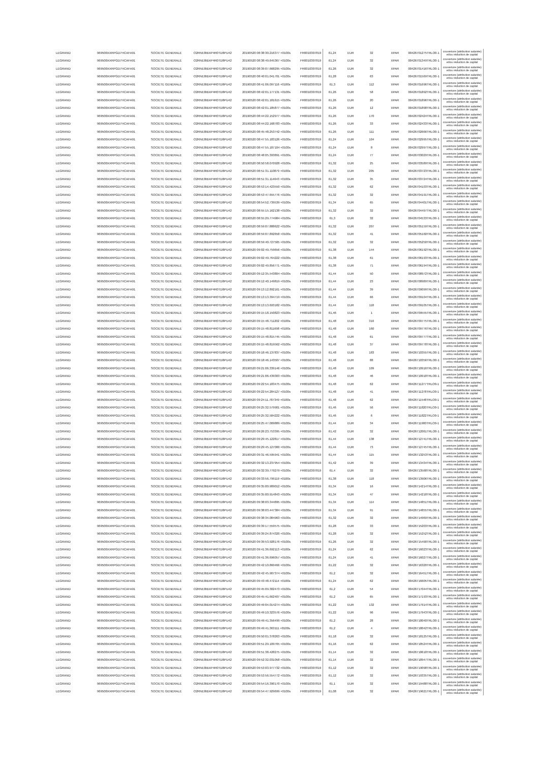| LEGRAND | 969500XXRPGD7HCAFA91 | SOCIETE GENERALE | O2RNE8IBXP4R0TD8PU42 | 20190520 08:38:30.216377 +0100s | FR0010307819 | 61,24 | EUR | 32 | XPAR | 00426701275TRLO0-1 | couverture (attribution salariée) et/ou réduction de capital |
| LEGRAND | 969500XXRPGD7HCAFA91 | SOCIETE GENERALE | O2RNE8IBXP4R0TD8PU42 | 20190520 08:38:49.645367 +0100s | FR0010307819 | 61,24 | EUR | 32 | XPAR | 00426701349TRLO0-1 | couverture (attribution salariée) et/ou réduction de capital |
| LEGRAND | 969500XXRPGD7HCAFA91 | SOCIETE GENERALE | O2RNE8IBXP4R0TD8PU42 | 20190520 08:39:07.668295 +0100s | FR0010307819 | 61,26 | EUR | 32 | XPAR | 00426701416TRLO0-1 | couverture (attribution salariée) et/ou réduction de capital |
| LEGRAND | 969500XXRPGD7HCAFA91 | SOCIETE GENERALE | O2RNE8IBXP4R0TD8PU42 | 20190520 08:40:01.041701 +0100s | FR0010307819 | 61,28 | EUR | 63 | XPAR | 00426701569TRLO0-1 | couverture (attribution salariée) et/ou réduction de capital |
| LEGRAND | 969500XXRPGD7HCAFA91 | SOCIETE GENERALE | O2RNE8IBXP4R0TD8PU42 | 20190520 08:41:06.097116 +0100s | FR0010307819 | 61,3 | EUR | 112 | XPAR | 00426701696TRLO0-1 | couverture (attribution salariée) et/ou réduction de capital |
| LEGRAND | 969500XXRPGD7HCAFA91 | SOCIETE GENERALE | O2RNE8IBXP4R0TD8PU42 | 20190520 08:42:01.177131 +0100s | FR0010307819 | 61,26 | EUR | 58 | XPAR | 00426701892TRLO0-1 | couverture (attribution salariée) et/ou réduction de capital |
| LEGRAND | 969500XXRPGD7HCAFA91 | SOCIETE GENERALE | O2RNE8IBXP4R0TD8PU42 | 20190520 08:42:01.181615 +0100s | FR0010307819 | 61,26 | EUR | 20 | XPAR | 00426701896TRLO0-1 | couverture (attribution salariée) et/ou réduction de capital |
| LEGRAND | 969500XXRPGD7HCAFA91 | SOCIETE GENERALE | O2RNE8IBXP4R0TD8PU42 | 20190520 08:42:01.185877 +0100s | FR0010307819 | 61,26 | EUR | 12 | XPAR | 00426701898TRLO0-1 | couverture (attribution salariée) et/ou réduction de capital |
| LEGRAND | 969500XXRPGD7HCAFA91 | SOCIETE GENERALE | O2RNE8IBXP4R0TD8PU42 | 20190520 08:44:22.152977 +0100s | FR0010307819 | 61,26 | EUR | 170 | XPAR | 00426702424TRLO0-1 | couverture (attribution salariée) et/ou réduction de capital |
| LEGRAND | 969500XXRPGD7HCAFA91 | SOCIETE GENERALE | O2RNE8IBXP4R0TD8PU42 | 20190520 08:44:22.168783 +0100s | FR0010307819 | 61,26 | EUR | 33 | XPAR | 00426702433TRLO0-1 | couverture (attribution salariée) et/ou réduction de capital |
| LEGRAND | 969500XXRPGD7HCAFA91 | SOCIETE GENERALE | O2RNE8IBXP4R0TD8PU42 | 20190520 08:45:48.253742 +0100s | FR0010307819 | 61,26 | EUR | 111 | XPAR | 00426702666TRLO0-1 | couverture (attribution salariée) et/ou réduction de capital |
| LEGRAND | 969500XXRPGD7HCAFA91 | SOCIETE GENERALE | O2RNE8IBXP4R0TD8PU42 | 20190520 08:47:55.183126 +0100s | FR0010307819 | 61,24 | EUR | 104 | XPAR | 00426702995TRLO0-1 | couverture (attribution salariée) et/ou réduction de capital |
| LEGRAND | 969500XXRPGD7HCAFA91 | SOCIETE GENERALE | O2RNE8IBXP4R0TD8PU42 | 20190520 08:47:55.187104 +0100s | FR0010307819 | 61,24 | EUR | 8 | XPAR | 00426702997TRLO0-1 | couverture (attribution salariée) et/ou réduction de capital |
| LEGRAND | 969500XXRPGD7HCAFA91 | SOCIETE GENERALE | O2RNE8IBXP4R0TD8PU42 | 20190520 08:48:05.393891 +0100s | FR0010307819 | 61,24 | EUR | 77 | XPAR | 00426703029TRLO0-1 | couverture (attribution salariée) et/ou réduction de capital |
| LEGRAND | 969500XXRPGD7HCAFA91 | SOCIETE GENERALE | O2RNE8IBXP4R0TD8PU42 | 20190520 08:50:58.070928 +0100s | FR0010307819 | 61,32 | EUR | 25 | XPAR | 00426703589TRLO0-1 | couverture (attribution salariée) et/ou réduction de capital |
| LEGRAND | 969500XXRPGD7HCAFA91 | SOCIETE GENERALE | O2RNE8IBXP4R0TD8PU42 | 20190520 08:51:31.110879 +0100s | FR0010307819 | 61,32 | EUR | 205 | XPAR | 00426703723TRLO0-1 | couverture (attribution salariée) et/ou réduction de capital |
| LEGRAND | 969500XXRPGD7HCAFA91 | SOCIETE GENERALE | O2RNE8IBXP4R0TD8PU42 | 20190520 08:51:31.114643 +0100s | FR0010307819 | 61,32 | EUR | 35 | XPAR | 00426703724TRLO0-1 | couverture (attribution salariée) et/ou réduction de capital |
| LEGRAND | 969500XXRPGD7HCAFA91 | SOCIETE GENERALE | O2RNE8IBXP4R0TD8PU42 | 20190520 08:53:14.423550 +0100s | FR0010307819 | 61,32 | EUR | 62 | XPAR | 00426704103TRLO0-1 | couverture (attribution salariée) et/ou réduction de capital |
| LEGRAND | 969500XXRPGD7HCAFA91 | SOCIETE GENERALE | O2RNE8IBXP4R0TD8PU42 | 20190520 08:53:47.655776 +0100s | FR0010307819 | 61,32 | EUR | 32 | XPAR | 00426704191TRLO0-1 | couverture (attribution salariée) et/ou réduction de capital |
| LEGRAND | 969500XXRPGD7HCAFA91 | SOCIETE GENERALE | O2RNE8IBXP4R0TD8PU42 | 20190520 08:54:52.739539 +0100s | FR0010307819 | 61,34 | EUR | 65 | XPAR | 00426704401TRLO0-1 | couverture (attribution salariée) et/ou réduction de capital |
| LEGRAND | 969500XXRPGD7HCAFA91 | SOCIETE GENERALE | O2RNE8IBXP4R0TD8PU42 | 20190520 08:55:15.162138 +0100s | FR0010307819 | 61,32 | EUR | 32 | XPAR | 00426704497TRLO0-1 | couverture (attribution salariée) et/ou réduction de capital |
| LEGRAND | 969500XXRPGD7HCAFA91 | SOCIETE GENERALE | O2RNE8IBXP4R0TD8PU42 | 20190520 08:55:29.774984 +0100s | FR0010307819 | 61,3 | EUR | 32 | XPAR | 00426704533TRLO0-1 | couverture (attribution salariée) et/ou réduction de capital |
| LEGRAND | 969500XXRPGD7HCAFA91 | SOCIETE GENERALE | O2RNE8IBXP4R0TD8PU42 | 20190520 08:59:07.888622 +0100s | FR0010307819 | 61,32 | EUR | 207 | XPAR | 00426705159TRLO0-1 | couverture (attribution salariée) et/ou réduction de capital |
| LEGRAND | 969500XXRPGD7HCAFA91 | SOCIETE GENERALE | O2RNE8IBXP4R0TD8PU42 | 20190520 08:59:07.892658 +0100s | FR0010307819 | 61,32 | EUR | 41 | XPAR | 00426705160TRLO0-1 | couverture (attribution salariée) et/ou réduction de capital |
| LEGRAND | 969500XXRPGD7HCAFA91 | SOCIETE GENERALE | O2RNE8IBXP4R0TD8PU42 | 20190520 08:59:40.727505 +0100s | FR0010307819 | 61,32 | EUR | 32 | XPAR | 00426705250TRLO0-1 | couverture (attribution salariée) et/ou réduction de capital |
| LEGRAND | 969500XXRPGD7HCAFA91 | SOCIETE GENERALE | O2RNE8IBXP4R0TD8PU42 | 20190520 09:02:49.759656 +0100s | FR0010307819 | 61,38 | EUR | 144 | XPAR | 00426706192TRLO0-1 | couverture (attribution salariée) et/ou réduction de capital |
| LEGRAND | 969500XXRPGD7HCAFA91 | SOCIETE GENERALE | O2RNE8IBXP4R0TD8PU42 | 20190520 09:02:49.764222 +0100s | FR0010307819 | 61,38 | EUR | 61 | XPAR | 00426706193TRLO0-1 | couverture (attribution salariée) et/ou réduction de capital |
| LEGRAND | 969500XXRPGD7HCAFA91 | SOCIETE GENERALE | O2RNE8IBXP4R0TD8PU42 | 20190520 09:02:49.856771 +0100s | FR0010307819 | 61,38 | EUR | 71 | XPAR | 00426706194TRLO0-1 | couverture (attribution salariée) et/ou réduction de capital |
| LEGRAND | 969500XXRPGD7HCAFA91 | SOCIETE GENERALE | O2RNE8IBXP4R0TD8PU42 | 20190520 09:12:35.543804 +0100s | FR0010307819 | 61,44 | EUR | 50 | XPAR | 00426708972TRLO0-1 | couverture (attribution salariée) et/ou réduction de capital |
| LEGRAND | 969500XXRPGD7HCAFA91 | SOCIETE GENERALE | O2RNE8IBXP4R0TD8PU42 | 20190520 09:12:40.149819 +0100s | FR0010307819 | 61,44 | EUR | 23 | XPAR | 00426708989TRLO0-1 | couverture (attribution salariée) et/ou réduction de capital |
| LEGRAND | 969500XXRPGD7HCAFA91 | SOCIETE GENERALE | O2RNE8IBXP4R0TD8PU42 | 20190520 09:13:12.892161 +0100s | FR0010307819 | 61,44 | EUR | 39 | XPAR | 00426709099TRLO0-1 | couverture (attribution salariée) et/ou réduction de capital |
| LEGRAND | 969500XXRPGD7HCAFA91 | SOCIETE GENERALE | O2RNE8IBXP4R0TD8PU42 | 20190520 09:13:13.394719 +0100s | FR0010307819 | 61,44 | EUR | 66 | XPAR | 00426709104TRLO0-1 | couverture (attribution salariée) et/ou réduction de capital |
| LEGRAND | 969500XXRPGD7HCAFA91 | SOCIETE GENERALE | O2RNE8IBXP4R0TD8PU42 | 20190520 09:13:13.693182 +0100s | FR0010307819 | 61,44 | EUR | 118 | XPAR | 00426709105TRLO0-1 | couverture (attribution salariée) et/ou réduction de capital |
| LEGRAND | 969500XXRPGD7HCAFA91 | SOCIETE GENERALE | O2RNE8IBXP4R0TD8PU42 | 20190520 09:15:18.150823 +0100s | FR0010307819 | 61,46 | EUR | 1 | XPAR | 00426709555TRLO0-1 | couverture (attribution salariée) et/ou réduction de capital |
| LEGRAND | 969500XXRPGD7HCAFA91 | SOCIETE GENERALE | O2RNE8IBXP4R0TD8PU42 | 20190520 09:15:48.711202 +0100s | FR0010307819 | 61,48 | EUR | 316 | XPAR | 00426709775TRLO0-1 | couverture (attribution salariée) et/ou réduction de capital |
| LEGRAND | 969500XXRPGD7HCAFA91 | SOCIETE GENERALE | O2RNE8IBXP4R0TD8PU42 | 20190520 09:15:48.811698 +0100s | FR0010307819 | 61,48 | EUR | 160 | XPAR | 00426709776TRLO0-1 | couverture (attribution salariée) et/ou réduction de capital |
| LEGRAND | 969500XXRPGD7HCAFA91 | SOCIETE GENERALE | O2RNE8IBXP4R0TD8PU42 | 20190520 09:15:48.815745 +0100s | FR0010307819 | 61,48 | EUR | 61 | XPAR | 00426709777TRLO0-1 | couverture (attribution salariée) et/ou réduction de capital |
| LEGRAND | 969500XXRPGD7HCAFA91 | SOCIETE GENERALE | O2RNE8IBXP4R0TD8PU42 | 20190520 09:15:48.819562 +0100s | FR0010307819 | 61,48 | EUR | 37 | XPAR | 00426709778TRLO0-1 | couverture (attribution salariée) et/ou réduction de capital |
| LEGRAND | 969500XXRPGD7HCAFA91 | SOCIETE GENERALE | O2RNE8IBXP4R0TD8PU42 | 20190520 09:18:46.137837 +0100s | FR0010307819 | 61,48 | EUR | 183 | XPAR | 00426710355TRLO0-1 | couverture (attribution salariée) et/ou réduction de capital |
| LEGRAND | 969500XXRPGD7HCAFA91 | SOCIETE GENERALE | O2RNE8IBXP4R0TD8PU42 | 20190520 09:18:46.143507 +0100s | FR0010307819 | 61,48 | EUR | 88 | XPAR | 00426710356TRLO0-1 | couverture (attribution salariée) et/ou réduction de capital |
| LEGRAND | 969500XXRPGD7HCAFA91 | SOCIETE GENERALE | O2RNE8IBXP4R0TD8PU42 | 20190520 09:21:06.339146 +0100s | FR0010307819 | 61,48 | EUR | 109 | XPAR | 00426710916TRLO0-1 | couverture (attribution salariée) et/ou réduction de capital |
| LEGRAND | 969500XXRPGD7HCAFA91 | SOCIETE GENERALE | O2RNE8IBXP4R0TD8PU42 | 20190520 09:21:06.439303 +0100s | FR0010307819 | 61,48 | EUR | 46 | XPAR | 00426710918TRLO0-1 | couverture (attribution salariée) et/ou réduction de capital |
| LEGRAND | 969500XXRPGD7HCAFA91 | SOCIETE GENERALE | O2RNE8IBXP4R0TD8PU42 | 20190520 09:22:54.183475 +0100s | FR0010307819 | 61,48 | EUR | 62 | XPAR | 00426711277TRLO0-1 | couverture (attribution salariée) et/ou réduction de capital |
| LEGRAND | 969500XXRPGD7HCAFA91 | SOCIETE GENERALE | O2RNE8IBXP4R0TD8PU42 | 20190520 09:22:54.284127 +0100s | FR0010307819 | 61,48 | EUR | 41 | XPAR | 00426711278TRLO0-1 | couverture (attribution salariée) et/ou réduction de capital |
| LEGRAND | 969500XXRPGD7HCAFA91 | SOCIETE GENERALE | O2RNE8IBXP4R0TD8PU42 | 20190520 09:24:11.787349 +0100s | FR0010307819 | 61,48 | EUR | 62 | XPAR | 00426711548TRLO0-1 | couverture (attribution salariée) et/ou réduction de capital |
| LEGRAND | 969500XXRPGD7HCAFA91 | SOCIETE GENERALE | O2RNE8IBXP4R0TD8PU42 | 20190520 09:25:32.579901 +0100s | FR0010307819 | 61,46 | EUR | 56 | XPAR | 00426711820TRLO0-1 | couverture (attribution salariée) et/ou réduction de capital |
| LEGRAND | 969500XXRPGD7HCAFA91 | SOCIETE GENERALE | O2RNE8IBXP4R0TD8PU42 | 20190520 09:25:32.584222 +0100s | FR0010307819 | 61,46 | EUR | 6 | XPAR | 00426711822TRLO0-1 | couverture (attribution salariée) et/ou réduction de capital |
| LEGRAND | 969500XXRPGD7HCAFA91 | SOCIETE GENERALE | O2RNE8IBXP4R0TD8PU42 | 20190520 09:25:47.009889 +0100s | FR0010307819 | 61,44 | EUR | 34 | XPAR | 00426711900TRLO0-1 | couverture (attribution salariée) et/ou réduction de capital |
| LEGRAND | 969500XXRPGD7HCAFA91 | SOCIETE GENERALE | O2RNE8IBXP4R0TD8PU42 | 20190520 09:26:23.753395 +0100s | FR0010307819 | 61,42 | EUR | 32 | XPAR | 00426712061TRLO0-1 | couverture (attribution salariée) et/ou réduction de capital |
| LEGRAND | 969500XXRPGD7HCAFA91 | SOCIETE GENERALE | O2RNE8IBXP4R0TD8PU42 | 20190520 09:29:45.122817 +0100s | FR0010307819 | 61,44 | EUR | 138 | XPAR | 00426712741TRLO0-1 | couverture (attribution salariée) et/ou réduction de capital |
| LEGRAND | 969500XXRPGD7HCAFA91 | SOCIETE GENERALE | O2RNE8IBXP4R0TD8PU42 | 20190520 09:29:45.127000 +0100s | FR0010307819 | 61,44 | EUR | 73 | XPAR | 00426712745TRLO0-1 | couverture (attribution salariée) et/ou réduction de capital |
| LEGRAND | 969500XXRPGD7HCAFA91 | SOCIETE GENERALE | O2RNE8IBXP4R0TD8PU42 | 20190520 09:31:46.595941 +0100s | FR0010307819 | 61,44 | EUR | 115 | XPAR | 00426713253TRLO0-1 | couverture (attribution salariée) et/ou réduction de capital |
| LEGRAND | 969500XXRPGD7HCAFA91 | SOCIETE GENERALE | O2RNE8IBXP4R0TD8PU42 | 20190520 09:32:13.237954 +0100s | FR0010307819 | 61,42 | EUR | 39 | XPAR | 00426713434TRLO0-1 | couverture (attribution salariée) et/ou réduction de capital |
| LEGRAND | 969500XXRPGD7HCAFA91 | SOCIETE GENERALE | O2RNE8IBXP4R0TD8PU42 | 20190520 09:32:39.779279 +0100s | FR0010307819 | 61,4 | EUR | 32 | XPAR | 00426713568TRLO0-1 | couverture (attribution salariée) et/ou réduction de capital |
| LEGRAND | 969500XXRPGD7HCAFA91 | SOCIETE GENERALE | O2RNE8IBXP4R0TD8PU42 | 20190520 09:33:56.799119 +0100s | FR0010307819 | 61,38 | EUR | 118 | XPAR | 00426713906TRLO0-1 | couverture (attribution salariée) et/ou réduction de capital |
| LEGRAND | 969500XXRPGD7HCAFA91 | SOCIETE GENERALE | O2RNE8IBXP4R0TD8PU42 | 20190520 09:35:00.909012 +0100s | FR0010307819 | 61,34 | EUR | 16 | XPAR | 00426714214TRLO0-1 | couverture (attribution salariée) et/ou réduction de capital |
| LEGRAND | 969500XXRPGD7HCAFA91 | SOCIETE GENERALE | O2RNE8IBXP4R0TD8PU42 | 20190520 09:35:00.914843 +0100s | FR0010307819 | 61,34 | EUR | 47 | XPAR | 00426714218TRLO0-1 | couverture (attribution salariée) et/ou réduction de capital |
| LEGRAND | 969500XXRPGD7HCAFA91 | SOCIETE GENERALE | O2RNE8IBXP4R0TD8PU42 | 20190520 09:38:03.344895 +0100s | FR0010307819 | 61,34 | EUR | 114 | XPAR | 00426714851TRLO0-1 | couverture (attribution salariée) et/ou réduction de capital |
| LEGRAND | 969500XXRPGD7HCAFA91 | SOCIETE GENERALE | O2RNE8IBXP4R0TD8PU42 | 20190520 09:38:03.447384 +0100s | FR0010307819 | 61,34 | EUR | 91 | XPAR | 00426714855TRLO0-1 | couverture (attribution salariée) et/ou réduction de capital |
| LEGRAND | 969500XXRPGD7HCAFA91 | SOCIETE GENERALE | O2RNE8IBXP4R0TD8PU42 | 20190520 09:38:34.084963 +0100s | FR0010307819 | 61,32 | EUR | 32 | XPAR | 00426714969TRLO0-1 | couverture (attribution salariée) et/ou réduction de capital |
| LEGRAND | 969500XXRPGD7HCAFA91 | SOCIETE GENERALE | O2RNE8IBXP4R0TD8PU42 | 20190520 09:39:17.559575 +0100s | FR0010307819 | 61,28 | EUR | 33 | XPAR | 00426715203TRLO0-1 | couverture (attribution salariée) et/ou réduction de capital |
| LEGRAND | 969500XXRPGD7HCAFA91 | SOCIETE GENERALE | O2RNE8IBXP4R0TD8PU42 | 20190520 09:39:24.874320 +0100s | FR0010307819 | 61,28 | EUR | 32 | XPAR | 00426715252TRLO0-1 | couverture (attribution salariée) et/ou réduction de capital |
| LEGRAND | 969500XXRPGD7HCAFA91 | SOCIETE GENERALE | O2RNE8IBXP4R0TD8PU42 | 20190520 09:39:53.928176 +0100s | FR0010307819 | 61,26 | EUR | 32 | XPAR | 00426715490TRLO0-1 | couverture (attribution salariée) et/ou réduction de capital |
| LEGRAND | 969500XXRPGD7HCAFA91 | SOCIETE GENERALE | O2RNE8IBXP4R0TD8PU42 | 20190520 09:41:36.692113 +0100s | FR0010307819 | 61,24 | EUR | 62 | XPAR | 00426716023TRLO0-1 | couverture (attribution salariée) et/ou réduction de capital |
| LEGRAND | 969500XXRPGD7HCAFA91 | SOCIETE GENERALE | O2RNE8IBXP4R0TD8PU42 | 20190520 09:41:36.696057 +0100s | FR0010307819 | 61,24 | EUR | 41 | XPAR | 00426716027TRLO0-1 | couverture (attribution salariée) et/ou réduction de capital |
| LEGRAND | 969500XXRPGD7HCAFA91 | SOCIETE GENERALE | O2RNE8IBXP4R0TD8PU42 | 20190520 09:42:10.860466 +0100s | FR0010307819 | 61,22 | EUR | 32 | XPAR | 00426716320TRLO0-1 | couverture (attribution salariée) et/ou réduction de capital |
| LEGRAND | 969500XXRPGD7HCAFA91 | SOCIETE GENERALE | O2RNE8IBXP4R0TD8PU42 | 20190520 09:42:45.907374 +0100s | FR0010307819 | 61,2 | EUR | 32 | XPAR | 00426716451TRLO0-1 | couverture (attribution salariée) et/ou réduction de capital |
| LEGRAND | 969500XXRPGD7HCAFA91 | SOCIETE GENERALE | O2RNE8IBXP4R0TD8PU42 | 20190520 09:43:48.472114 +0100s | FR0010307819 | 61,24 | EUR | 62 | XPAR | 00426716605TRLO0-1 | couverture (attribution salariée) et/ou réduction de capital |
| LEGRAND | 969500XXRPGD7HCAFA91 | SOCIETE GENERALE | O2RNE8IBXP4R0TD8PU42 | 20190520 09:45:09.302473 +0100s | FR0010307819 | 61,2 | EUR | 54 | XPAR | 00426717044TRLO0-1 | couverture (attribution salariée) et/ou réduction de capital |
| LEGRAND | 969500XXRPGD7HCAFA91 | SOCIETE GENERALE | O2RNE8IBXP4R0TD8PU42 | 20190520 09:45:41.662407 +0100s | FR0010307819 | 61,2 | EUR | 65 | XPAR | 00426717193TRLO0-1 | couverture (attribution salariée) et/ou réduction de capital |
| LEGRAND | 969500XXRPGD7HCAFA91 | SOCIETE GENERALE | O2RNE8IBXP4R0TD8PU42 | 20190520 09:49:04.014274 +0100s | FR0010307819 | 61,22 | EUR | 132 | XPAR | 00426717914TRLO0-1 | couverture (attribution salariée) et/ou réduction de capital |
| LEGRAND | 969500XXRPGD7HCAFA91 | SOCIETE GENERALE | O2RNE8IBXP4R0TD8PU42 | 20190520 09:49:10.323576 +0100s | FR0010307819 | 61,22 | EUR | 96 | XPAR | 00426717943TRLO0-1 | couverture (attribution salariée) et/ou réduction de capital |
| LEGRAND | 969500XXRPGD7HCAFA91 | SOCIETE GENERALE | O2RNE8IBXP4R0TD8PU42 | 20190520 09:49:41.356499 +0100s | FR0010307819 | 61,2 | EUR | 28 | XPAR | 00426718040TRLO0-1 | couverture (attribution salariée) et/ou réduction de capital |
| LEGRAND | 969500XXRPGD7HCAFA91 | SOCIETE GENERALE | O2RNE8IBXP4R0TD8PU42 | 20190520 09:49:41.363111 +0100s | FR0010307819 | 61,2 | EUR | 4 | XPAR | 00426718042TRLO0-1 | couverture (attribution salariée) et/ou réduction de capital |
| LEGRAND | 969500XXRPGD7HCAFA91 | SOCIETE GENERALE | O2RNE8IBXP4R0TD8PU42 | 20190520 09:50:01.378263 +0100s | FR0010307819 | 61,18 | EUR | 32 | XPAR | 00426718125TRLO0-1 | couverture (attribution salariée) et/ou réduction de capital |
| LEGRAND | 969500XXRPGD7HCAFA91 | SOCIETE GENERALE | O2RNE8IBXP4R0TD8PU42 | 20190520 09:51:29.109765 +0100s | FR0010307819 | 61,16 | EUR | 62 | XPAR | 00426718524TRLO0-1 | couverture (attribution salariée) et/ou réduction de capital |
| LEGRAND | 969500XXRPGD7HCAFA91 | SOCIETE GENERALE | O2RNE8IBXP4R0TD8PU42 | 20190520 09:51:38.428275 +0100s | FR0010307819 | 61,14 | EUR | 32 | XPAR | 00426718618TRLO0-1 | couverture (attribution salariée) et/ou réduction de capital |
| LEGRAND | 969500XXRPGD7HCAFA91 | SOCIETE GENERALE | O2RNE8IBXP4R0TD8PU42 | 20190520 09:52:32.031058 +0100s | FR0010307819 | 61,14 | EUR | 32 | XPAR | 00426718947TRLO0-1 | couverture (attribution salariée) et/ou réduction de capital |
| LEGRAND | 969500XXRPGD7HCAFA91 | SOCIETE GENERALE | O2RNE8IBXP4R0TD8PU42 | 20190520 09:53:03.977732 +0100s | FR0010307819 | 61,12 | EUR | 32 | XPAR | 00426719098TRLO0-1 | couverture (attribution salariée) et/ou réduction de capital |
| LEGRAND | 969500XXRPGD7HCAFA91 | SOCIETE GENERALE | O2RNE8IBXP4R0TD8PU42 | 20190520 09:53:56.554772 +0100s | FR0010307819 | 61,12 | EUR | 32 | XPAR | 00426719335TRLO0-1 | couverture (attribution salariée) et/ou réduction de capital |
| LEGRAND | 969500XXRPGD7HCAFA91 | SOCIETE GENERALE | O2RNE8IBXP4R0TD8PU42 | 20190520 09:54:16.390170 +0100s | FR0010307819 | 61,1 | EUR | 32 | XPAR | 00426719488TRLO0-1 | couverture (attribution salariée) et/ou réduction de capital |
| LEGRAND | 969500XXRPGD7HCAFA91 | SOCIETE GENERALE | O2RNE8IBXP4R0TD8PU42 | 20190520 09:54:47.929699 +0100s | FR0010307819 | 61,08 | EUR | 32 | XPAR | 00426719621TRLO0-1 | couverture (attribution salariée) et/ou réduction de capital |